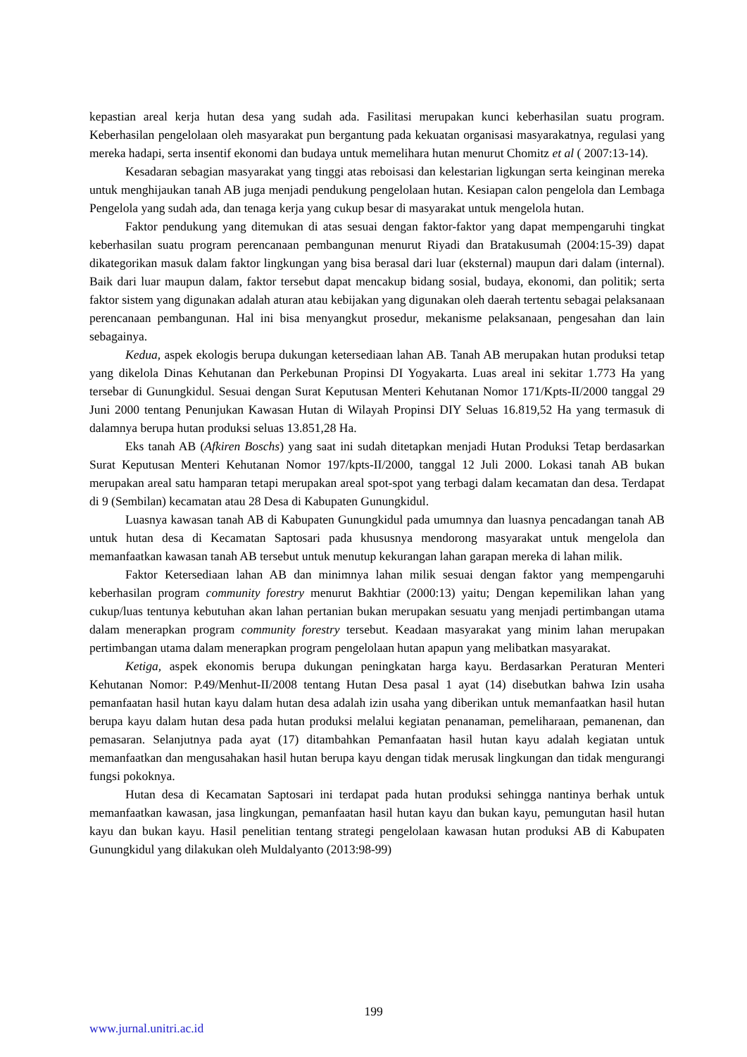kepastian areal kerja hutan desa yang sudah ada. Fasilitasi merupakan kunci keberhasilan suatu program. Keberhasilan pengelolaan oleh masyarakat pun bergantung pada kekuatan organisasi masyarakatnya, regulasi yang mereka hadapi, serta insentif ekonomi dan budaya untuk memelihara hutan menurut Chomitz et al ( 2007:13-14).
Kesadaran sebagian masyarakat yang tinggi atas reboisasi dan kelestarian ligkungan serta keinginan mereka untuk menghijaukan tanah AB juga menjadi pendukung pengelolaan hutan. Kesiapan calon pengelola dan Lembaga Pengelola yang sudah ada, dan tenaga kerja yang cukup besar di masyarakat untuk mengelola hutan.
Faktor pendukung yang ditemukan di atas sesuai dengan faktor-faktor yang dapat mempengaruhi tingkat keberhasilan suatu program perencanaan pembangunan menurut Riyadi dan Bratakusumah (2004:15-39) dapat dikategorikan masuk dalam faktor lingkungan yang bisa berasal dari luar (eksternal) maupun dari dalam (internal). Baik dari luar maupun dalam, faktor tersebut dapat mencakup bidang sosial, budaya, ekonomi, dan politik; serta faktor sistem yang digunakan adalah aturan atau kebijakan yang digunakan oleh daerah tertentu sebagai pelaksanaan perencanaan pembangunan. Hal ini bisa menyangkut prosedur, mekanisme pelaksanaan, pengesahan dan lain sebagainya.
Kedua, aspek ekologis berupa dukungan ketersediaan lahan AB. Tanah AB merupakan hutan produksi tetap yang dikelola Dinas Kehutanan dan Perkebunan Propinsi DI Yogyakarta. Luas areal ini sekitar 1.773 Ha yang tersebar di Gunungkidul. Sesuai dengan Surat Keputusan Menteri Kehutanan Nomor 171/Kpts-II/2000 tanggal 29 Juni 2000 tentang Penunjukan Kawasan Hutan di Wilayah Propinsi DIY Seluas 16.819,52 Ha yang termasuk di dalamnya berupa hutan produksi seluas 13.851,28 Ha.
Eks tanah AB (Afkiren Boschs) yang saat ini sudah ditetapkan menjadi Hutan Produksi Tetap berdasarkan Surat Keputusan Menteri Kehutanan Nomor 197/kpts-II/2000, tanggal 12 Juli 2000. Lokasi tanah AB bukan merupakan areal satu hamparan tetapi merupakan areal spot-spot yang terbagi dalam kecamatan dan desa. Terdapat di 9 (Sembilan) kecamatan atau 28 Desa di Kabupaten Gunungkidul.
Luasnya kawasan tanah AB di Kabupaten Gunungkidul pada umumnya dan luasnya pencadangan tanah AB untuk hutan desa di Kecamatan Saptosari pada khususnya mendorong masyarakat untuk mengelola dan memanfaatkan kawasan tanah AB tersebut untuk menutup kekurangan lahan garapan mereka di lahan milik.
Faktor Ketersediaan lahan AB dan minimnya lahan milik sesuai dengan faktor yang mempengaruhi keberhasilan program community forestry menurut Bakhtiar (2000:13) yaitu; Dengan kepemilikan lahan yang cukup/luas tentunya kebutuhan akan lahan pertanian bukan merupakan sesuatu yang menjadi pertimbangan utama dalam menerapkan program community forestry tersebut. Keadaan masyarakat yang minim lahan merupakan pertimbangan utama dalam menerapkan program pengelolaan hutan apapun yang melibatkan masyarakat.
Ketiga, aspek ekonomis berupa dukungan peningkatan harga kayu. Berdasarkan Peraturan Menteri Kehutanan Nomor: P.49/Menhut-II/2008 tentang Hutan Desa pasal 1 ayat (14) disebutkan bahwa Izin usaha pemanfaatan hasil hutan kayu dalam hutan desa adalah izin usaha yang diberikan untuk memanfaatkan hasil hutan berupa kayu dalam hutan desa pada hutan produksi melalui kegiatan penanaman, pemeliharaan, pemanenan, dan pemasaran. Selanjutnya pada ayat (17) ditambahkan Pemanfaatan hasil hutan kayu adalah kegiatan untuk memanfaatkan dan mengusahakan hasil hutan berupa kayu dengan tidak merusak lingkungan dan tidak mengurangi fungsi pokoknya.
Hutan desa di Kecamatan Saptosari ini terdapat pada hutan produksi sehingga nantinya berhak untuk memanfaatkan kawasan, jasa lingkungan, pemanfaatan hasil hutan kayu dan bukan kayu, pemungutan hasil hutan kayu dan bukan kayu. Hasil penelitian tentang strategi pengelolaan kawasan hutan produksi AB di Kabupaten Gunungkidul yang dilakukan oleh Muldalyanto (2013:98-99)
199
www.jurnal.unitri.ac.id